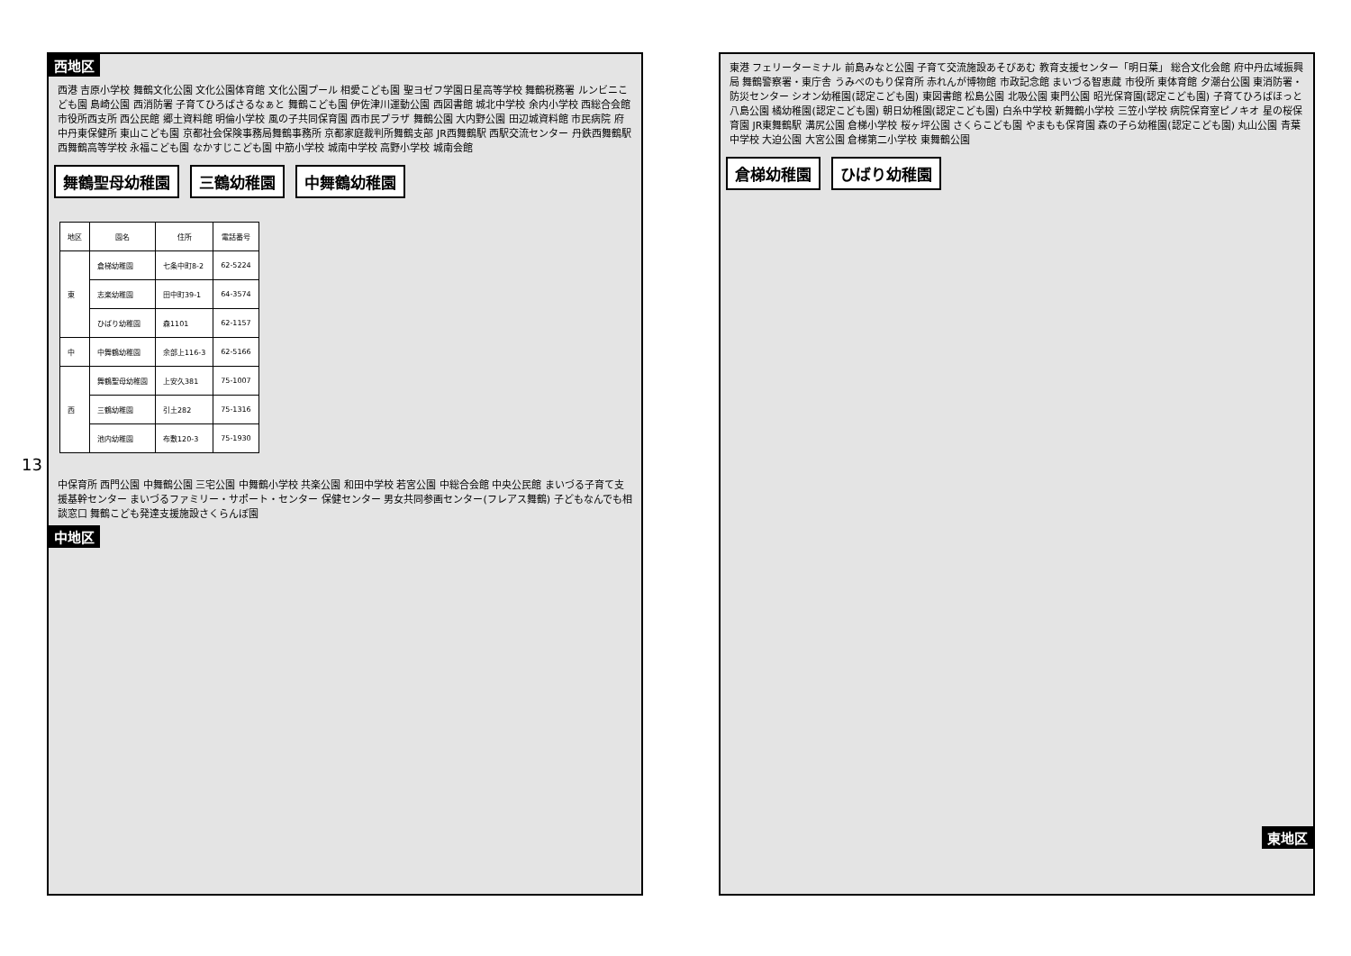西地区
西港 吉原小学校 舞鶴文化公園 文化公園体育館 文化公園プール 相愛こども園 聖ヨゼフ学園日星高等学校 舞鶴税務署 ルンビニこども園 島崎公園 西消防署 子育てひろばさるなぁと 舞鶴こども園 伊佐津川運動公園 西図書館 城北中学校 余内小学校 西総合会館 市役所西支所 西公民館 郷土資料館 明倫小学校 風の子共同保育園 西市民プラザ 舞鶴公園 大内野公園 田辺城資料館 市民病院 府中丹東保健所 東山こども園 京都社会保険事務局舞鶴事務所 京都家庭裁判所舞鶴支部 JR西舞鶴駅 西駅交流センター 丹鉄西舞鶴駅 西舞鶴高等学校 永福こども園 なかすじこども園 中筋小学校 城南中学校 高野小学校 城南会館
舞鶴聖母幼稚園 三鶴幼稚園 中舞鶴幼稚園
| 地区 | 園名 | 住所 | 電話番号 |
| --- | --- | --- | --- |
| 東 | 倉梯幼稚園 | 七条中町8-2 | 62-5224 |
| | 志楽幼稚園 | 田中町39-1 | 64-3574 |
| | ひばり幼稚園 | 森1101 | 62-1157 |
| 中 | 中舞鶴幼稚園 | 余部上116-3 | 62-5166 |
| 西 | 舞鶴聖母幼稚園 | 上安久381 | 75-1007 |
| | 三鶴幼稚園 | 引土282 | 75-1316 |
| | 池内幼稚園 | 布敷120-3 | 75-1930 |
中保育所 西門公園 中舞鶴公園 三宅公園 中舞鶴小学校 共楽公園 和田中学校 若宮公園 中総合会館 中央公民館 まいづる子育て支援基幹センター まいづるファミリー・サポート・センター 保健センター 男女共同参画センター(フレアス舞鶴) 子どもなんでも相談窓口 舞鶴こども発達支援施設さくらんぼ園
中地区
13
東港 フェリーターミナル 前島みなと公園 子育て交流施設あそびあむ 教育支援センター「明日葉」 総合文化会館 府中丹広域振興局 舞鶴警察署・東庁舎 うみべのもり保育所 赤れんが博物館 市政記念館 まいづる智恵蔵 市役所 東体育館 夕潮台公園 東消防署・防災センター シオン幼稚園(認定こども園) 東図書館 松島公園 北吸公園 東門公園 昭光保育園(認定こども園) 子育てひろばほっと 八島公園 橘幼稚園(認定こども園) 朝日幼稚園(認定こども園) 白糸中学校 新舞鶴小学校 三笠小学校 病院保育室ピノキオ 星の桜保育園 JR東舞鶴駅 溝尻公園 倉梯小学校 桜ヶ坪公園 さくらこども園 やまもも保育園 森の子ら幼稚園(認定こども園) 丸山公園 青葉中学校 大迫公園 大宮公園 倉梯第二小学校 東舞鶴公園
倉梯幼稚園 ひばり幼稚園
東地区